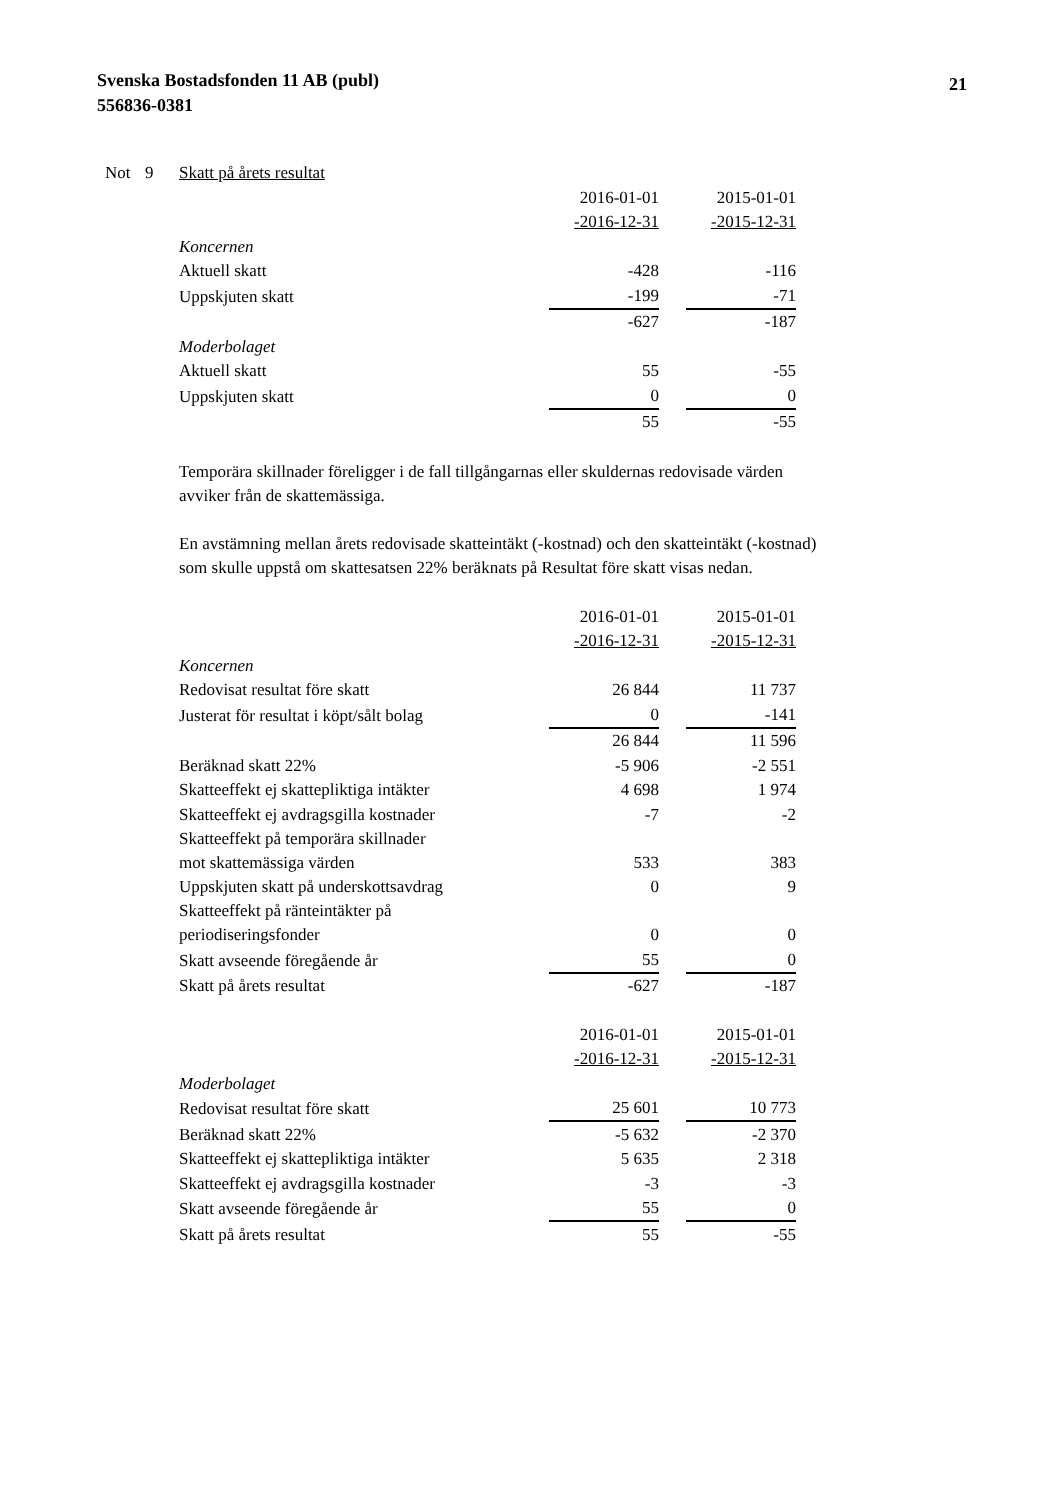Svenska Bostadsfonden 11 AB (publ)
556836-0381
21
Not 9 Skatt på årets resultat
| | 2016-01-01 | | 2015-01-01 |
| | -2016-12-31 | | -2015-12-31 |
| Koncernen | | | |
| Aktuell skatt | -428 | | -116 |
| Uppskjuten skatt | -199 | | -71 |
| | -627 | | -187 |
| Moderbolaget | | | |
| Aktuell skatt | 55 | | -55 |
| Uppskjuten skatt | 0 | | 0 |
| | 55 | | -55 |
Temporära skillnader föreligger i de fall tillgångarnas eller skuldernas redovisade värden avviker från de skattemässiga.
En avstämning mellan årets redovisade skatteintäkt (-kostnad) och den skatteintäkt (-kostnad) som skulle uppstå om skattesatsen 22% beräknats på Resultat före skatt visas nedan.
| | 2016-01-01 | | 2015-01-01 |
| | -2016-12-31 | | -2015-12-31 |
| Koncernen | | | |
| Redovisat resultat före skatt | 26 844 | | 11 737 |
| Justerat för resultat i köpt/sålt bolag | 0 | | -141 |
| | 26 844 | | 11 596 |
| Beräknad skatt 22% | -5 906 | | -2 551 |
| Skatteeffekt ej skattepliktiga intäkter | 4 698 | | 1 974 |
| Skatteeffekt ej avdragsgilla kostnader | -7 | | -2 |
| Skatteeffekt på temporära skillnader mot skattemässiga värden | 533 | | 383 |
| Uppskjuten skatt på underskottsavdrag | 0 | | 9 |
| Skatteeffekt på ränteintäkter på periodiseringsfonder | 0 | | 0 |
| Skatt avseende föregående år | 55 | | 0 |
| Skatt på årets resultat | -627 | | -187 |
| | 2016-01-01 | | 2015-01-01 |
| | -2016-12-31 | | -2015-12-31 |
| Moderbolaget | | | |
| Redovisat resultat före skatt | 25 601 | | 10 773 |
| Beräknad skatt 22% | -5 632 | | -2 370 |
| Skatteeffekt ej skattepliktiga intäkter | 5 635 | | 2 318 |
| Skatteeffekt ej avdragsgilla kostnader | -3 | | -3 |
| Skatt avseende föregående år | 55 | | 0 |
| Skatt på årets resultat | 55 | | -55 |